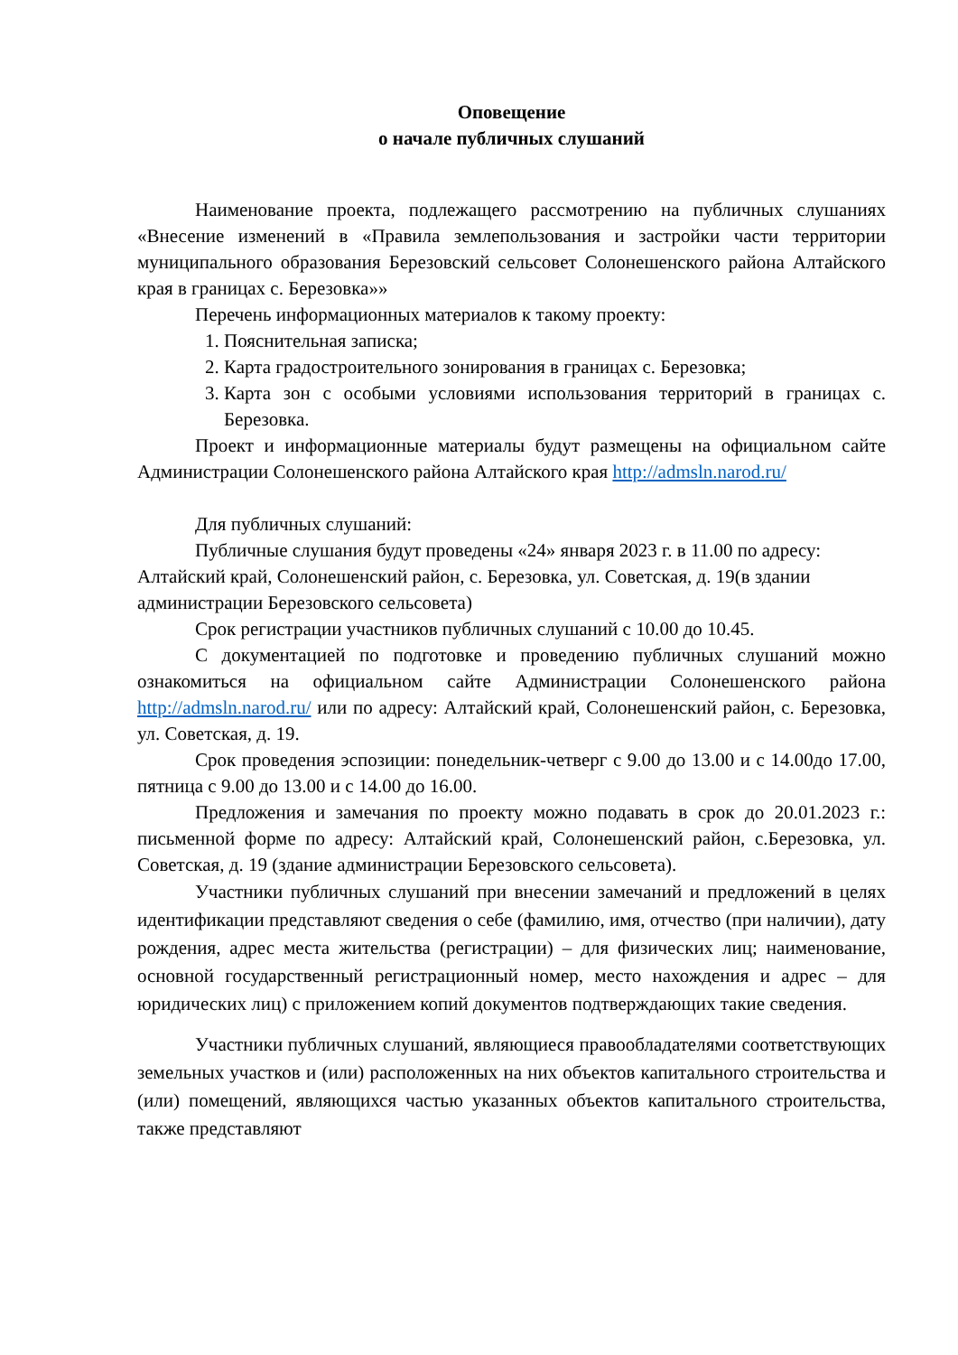Оповещение
о начале публичных слушаний
Наименование проекта, подлежащего рассмотрению на публичных слушаниях «Внесение изменений в «Правила землепользования и застройки части территории муниципального образования Березовский сельсовет Солонешенского района Алтайского края в границах с. Березовка»»
Перечень информационных материалов к такому проекту:
1. Пояснительная записка;
2. Карта градостроительного зонирования в границах с. Березовка;
3. Карта зон с особыми условиями использования территорий в границах с. Березовка.
Проект и информационные материалы будут размещены на официальном сайте Администрации Солонешенского района Алтайского края http://admsln.narod.ru/
Для публичных слушаний:
Публичные слушания будут проведены «24» января 2023 г. в 11.00 по адресу: Алтайский край, Солонешенский район, с. Березовка, ул. Советская, д. 19(в здании администрации Березовского сельсовета)
Срок регистрации участников публичных слушаний с 10.00 до 10.45.
С документацией по подготовке и проведению публичных слушаний можно ознакомиться на официальном сайте Администрации Солонешенского района http://admsln.narod.ru/ или по адресу: Алтайский край, Солонешенский район, с. Березовка, ул. Советская, д. 19.
Срок проведения эспозиции: понедельник-четверг с 9.00 до 13.00 и с 14.00до 17.00, пятница с 9.00 до 13.00 и с 14.00 до 16.00.
Предложения и замечания по проекту можно подавать в срок до 20.01.2023 г.: письменной форме по адресу: Алтайский край, Солонешенский район, с.Березовка, ул. Советская, д. 19 (здание администрации Березовского сельсовета).
Участники публичных слушаний при внесении замечаний и предложений в целях идентификации представляют сведения о себе (фамилию, имя, отчество (при наличии), дату рождения, адрес места жительства (регистрации) – для физических лиц; наименование, основной государственный регистрационный номер, место нахождения и адрес – для юридических лиц) с приложением копий документов подтверждающих такие сведения.
Участники публичных слушаний, являющиеся правообладателями соответствующих земельных участков и (или) расположенных на них объектов капитального строительства и (или) помещений, являющихся частью указанных объектов капитального строительства, также представляют